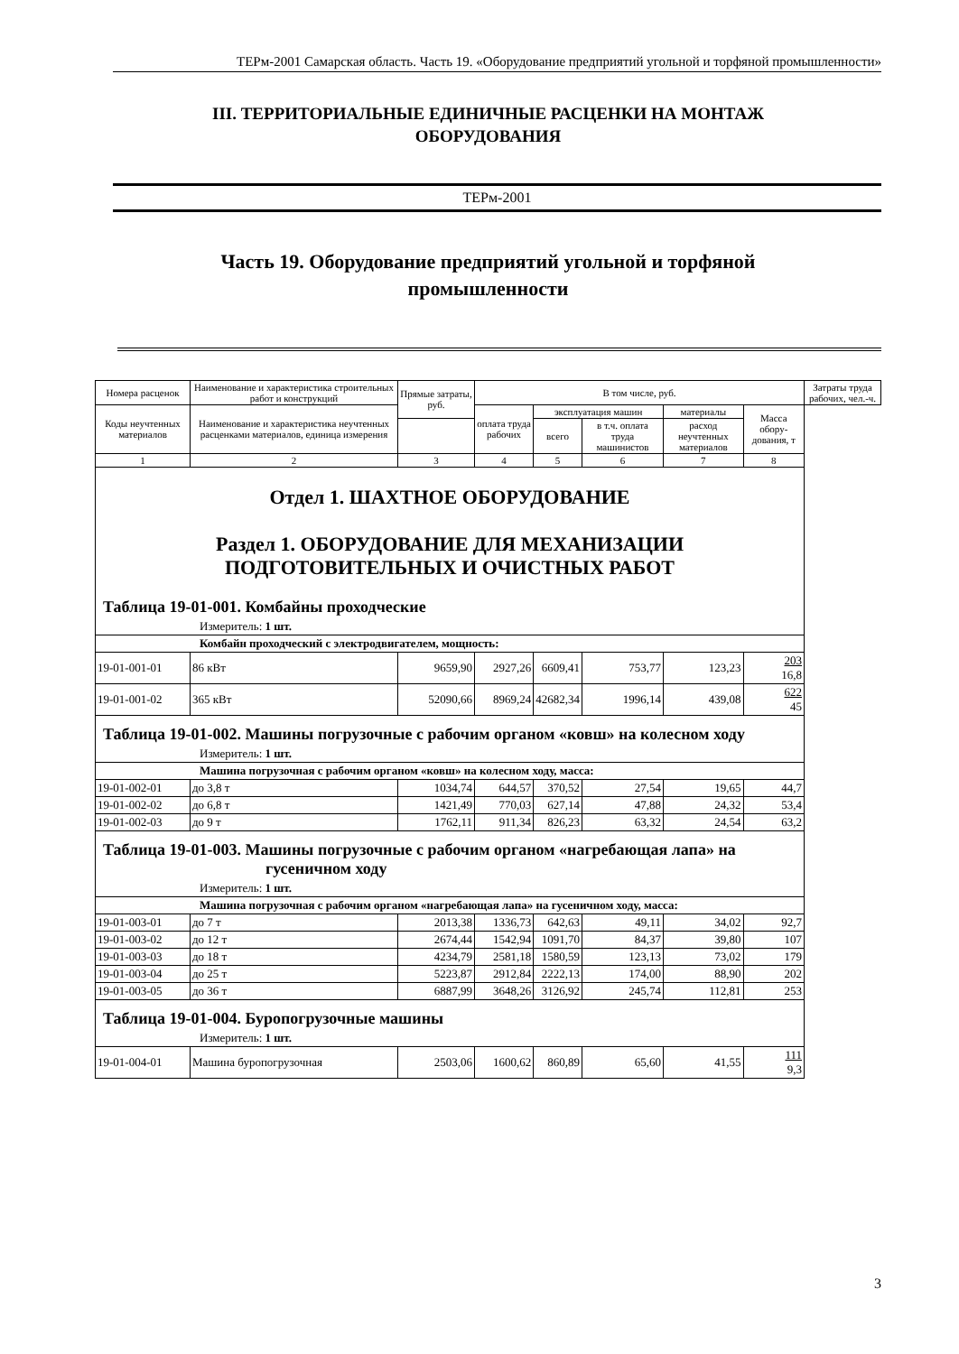ТЕРм-2001 Самарская область. Часть 19. «Оборудование предприятий угольной и торфяной промышленности»
III. ТЕРРИТОРИАЛЬНЫЕ ЕДИНИЧНЫЕ РАСЦЕНКИ НА МОНТАЖ
ОБОРУДОВАНИЯ
ТЕРм-2001
Часть 19. Оборудование предприятий угольной и торфяной
промышленности
| Номера расценок | Наименование и характеристика строительных работ и конструкций | Прямые затраты, руб. | В том числе, руб. | | | | | Затраты труда рабочих, чел.-ч. |
| --- | --- | --- | --- | --- | --- | --- | --- | --- |
| Коды неучтенных материалов | Наименование и характеристика неучтенных расценками материалов, единица измерения | | оплата труда рабочих | эксплуатация машин | | материалы | Масса обору-дования, т | |
| | | | | всего | в т.ч. оплата труда машинистов | расход неучтенных материалов | | |
| 1 | 2 | 3 | 4 | 5 | 6 | 7 | 8 | |
| Отдел 1. ШАХТНОЕ ОБОРУДОВАНИЕ Раздел 1. ОБОРУДОВАНИЕ ДЛЯ МЕХАНИЗАЦИИ ПОДГОТОВИТЕЛЬНЫХ И ОЧИСТНЫХ РАБОТ | | | | | | | | |
| Таблица 19-01-001. Комбайны проходческие | | | | | | | | |
| Измеритель: 1 шт. | | | | | | | | |
| Комбайн проходческий с электродвигателем, мощность: | | | | | | | | |
| 19-01-001-01 | 86 кВт | 9659,90 | 2927,26 | 6609,41 | 753,77 | 123,23 | 203 16,8 | |
| 19-01-001-02 | 365 кВт | 52090,66 | 8969,24 | 42682,34 | 1996,14 | 439,08 | 622 45 | |
| Таблица 19-01-002. Машины погрузочные с рабочим органом «ковш» на колесном ходу | | | | | | | | |
| Измеритель: 1 шт. | | | | | | | | |
| Машина погрузочная с рабочим органом «ковш» на колесном ходу, масса: | | | | | | | | |
| 19-01-002-01 | до 3,8 т | 1034,74 | 644,57 | 370,52 | 27,54 | 19,65 | 44,7 | |
| 19-01-002-02 | до 6,8 т | 1421,49 | 770,03 | 627,14 | 47,88 | 24,32 | 53,4 | |
| 19-01-002-03 | до 9 т | 1762,11 | 911,34 | 826,23 | 63,32 | 24,54 | 63,2 | |
| Таблица 19-01-003. Машины погрузочные с рабочим органом «нагребающая лапа» на гусеничном ходу | | | | | | | | |
| Измеритель: 1 шт. | | | | | | | | |
| Машина погрузочная с рабочим органом «нагребающая лапа» на гусеничном ходу, масса: | | | | | | | | |
| 19-01-003-01 | до 7 т | 2013,38 | 1336,73 | 642,63 | 49,11 | 34,02 | 92,7 | |
| 19-01-003-02 | до 12 т | 2674,44 | 1542,94 | 1091,70 | 84,37 | 39,80 | 107 | |
| 19-01-003-03 | до 18 т | 4234,79 | 2581,18 | 1580,59 | 123,13 | 73,02 | 179 | |
| 19-01-003-04 | до 25 т | 5223,87 | 2912,84 | 2222,13 | 174,00 | 88,90 | 202 | |
| 19-01-003-05 | до 36 т | 6887,99 | 3648,26 | 3126,92 | 245,74 | 112,81 | 253 | |
| Таблица 19-01-004. Буропогрузочные машины | | | | | | | | |
| Измеритель: 1 шт. | | | | | | | | |
| 19-01-004-01 | Машина буропогрузочная | 2503,06 | 1600,62 | 860,89 | 65,60 | 41,55 | 111 9,3 | |
3